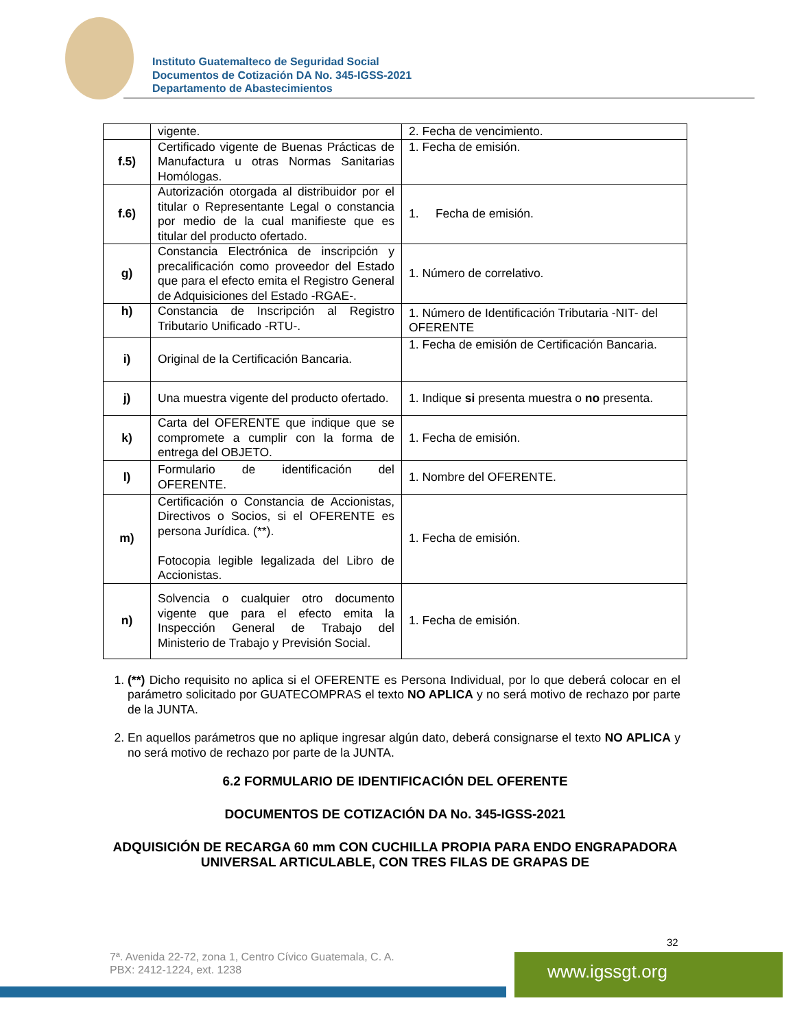Instituto Guatemalteco de Seguridad Social
Documentos de Cotización DA No. 345-IGSS-2021
Departamento de Abastecimientos
| | vigente. | 2. Fecha de vencimiento. |
| f.5) | Certificado vigente de Buenas Prácticas de Manufactura u otras Normas Sanitarias Homólogas. | 1. Fecha de emisión. |
| f.6) | Autorización otorgada al distribuidor por el titular o Representante Legal o constancia por medio de la cual manifieste que es titular del producto ofertado. | 1. Fecha de emisión. |
| g) | Constancia Electrónica de inscripción y precalificación como proveedor del Estado que para el efecto emita el Registro General de Adquisiciones del Estado -RGAE-. | 1. Número de correlativo. |
| h) | Constancia de Inscripción al Registro Tributario Unificado -RTU-. | 1. Número de Identificación Tributaria -NIT- del OFERENTE |
| i) | Original de la Certificación Bancaria. | 1. Fecha de emisión de Certificación Bancaria. |
| j) | Una muestra vigente del producto ofertado. | 1. Indique si presenta muestra o no presenta. |
| k) | Carta del OFERENTE que indique que se compromete a cumplir con la forma de entrega del OBJETO. | 1. Fecha de emisión. |
| l) | Formulario de identificación del OFERENTE. | 1. Nombre del OFERENTE. |
| m) | Certificación o Constancia de Accionistas, Directivos o Socios, si el OFERENTE es persona Jurídica. (**). Fotocopia legible legalizada del Libro de Accionistas. | 1. Fecha de emisión. |
| n) | Solvencia o cualquier otro documento vigente que para el efecto emita la Inspección General de Trabajo del Ministerio de Trabajo y Previsión Social. | 1. Fecha de emisión. |
1. (**) Dicho requisito no aplica si el OFERENTE es Persona Individual, por lo que deberá colocar en el parámetro solicitado por GUATECOMPRAS el texto NO APLICA y no será motivo de rechazo por parte de la JUNTA.
2. En aquellos parámetros que no aplique ingresar algún dato, deberá consignarse el texto NO APLICA y no será motivo de rechazo por parte de la JUNTA.
6.2 FORMULARIO DE IDENTIFICACIÓN DEL OFERENTE
DOCUMENTOS DE COTIZACIÓN DA No. 345-IGSS-2021
ADQUISICIÓN DE RECARGA 60 mm CON CUCHILLA PROPIA PARA ENDO ENGRAPADORA UNIVERSAL ARTICULABLE, CON TRES FILAS DE GRAPAS DE
32
7ª. Avenida 22-72, zona 1, Centro Cívico Guatemala, C. A.
PBX: 2412-1224, ext. 1238
www.igssgt.org